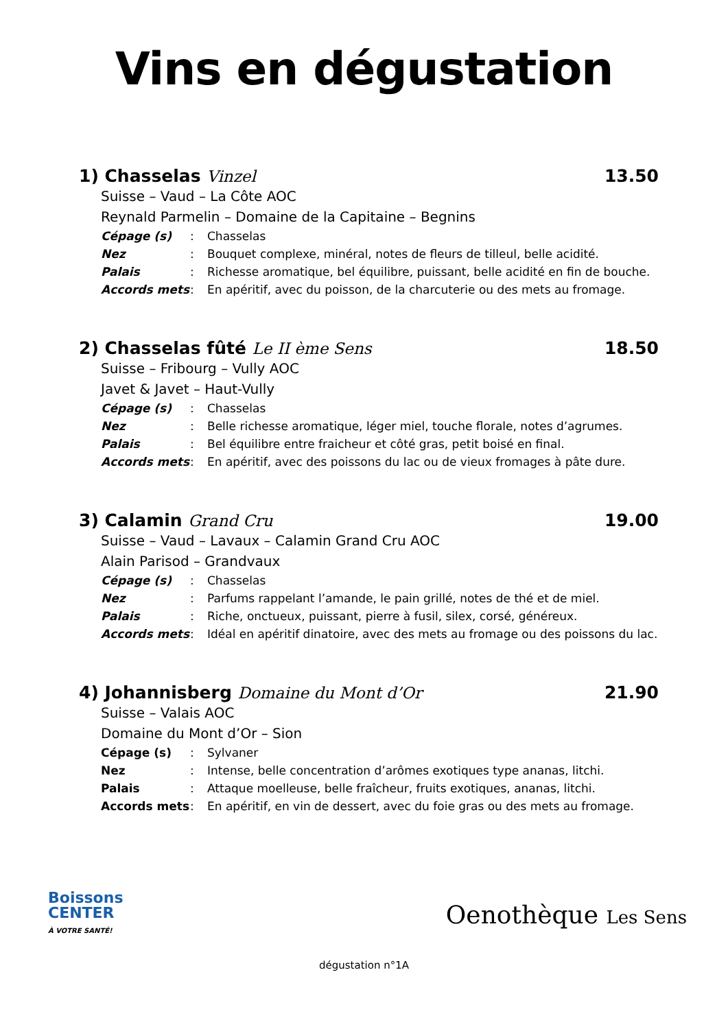Vins en dégustation
1) Chasselas Vinzel 13.50
Suisse – Vaud – La Côte AOC
Reynald Parmelin – Domaine de la Capitaine – Begnins
| Cépage (s) | : | Chasselas |
| Nez | : | Bouquet complexe, minéral, notes de fleurs de tilleul, belle acidité. |
| Palais | : | Richesse aromatique, bel équilibre, puissant, belle acidité en fin de bouche. |
| Accords mets | : | En apéritif, avec du poisson, de la charcuterie ou des mets au fromage. |
2) Chasselas fûté Le II ème Sens 18.50
Suisse – Fribourg – Vully AOC
Javet & Javet – Haut-Vully
| Cépage (s) | : | Chasselas |
| Nez | : | Belle richesse aromatique, léger miel, touche florale, notes d’agrumes. |
| Palais | : | Bel équilibre entre fraicheur et côté gras, petit boisé en final. |
| Accords mets | : | En apéritif, avec des poissons du lac ou de vieux fromages à pâte dure. |
3) Calamin Grand Cru 19.00
Suisse – Vaud – Lavaux – Calamin Grand Cru AOC
Alain Parisod – Grandvaux
| Cépage (s) | : | Chasselas |
| Nez | : | Parfums rappelant l’amande, le pain grillé, notes de thé et de miel. |
| Palais | : | Riche, onctueux, puissant, pierre à fusil, silex, corsé, généreux. |
| Accords mets | : | Idéal en apéritif dinatoire, avec des mets au fromage ou des poissons du lac. |
4) Johannisberg Domaine du Mont d’Or 21.90
Suisse – Valais AOC
Domaine du Mont d’Or – Sion
| Cépage (s) | : | Sylvaner |
| Nez | : | Intense, belle concentration d’arômes exotiques type ananas, litchi. |
| Palais | : | Attaque moelleuse, belle fraîcheur, fruits exotiques, ananas, litchi. |
| Accords mets | : | En apéritif, en vin de dessert, avec du foie gras ou des mets au fromage. |
Boissons
CENTER
À VOTRE SANTÉ!
Oenothèque Les Sens
dégustation n°1A